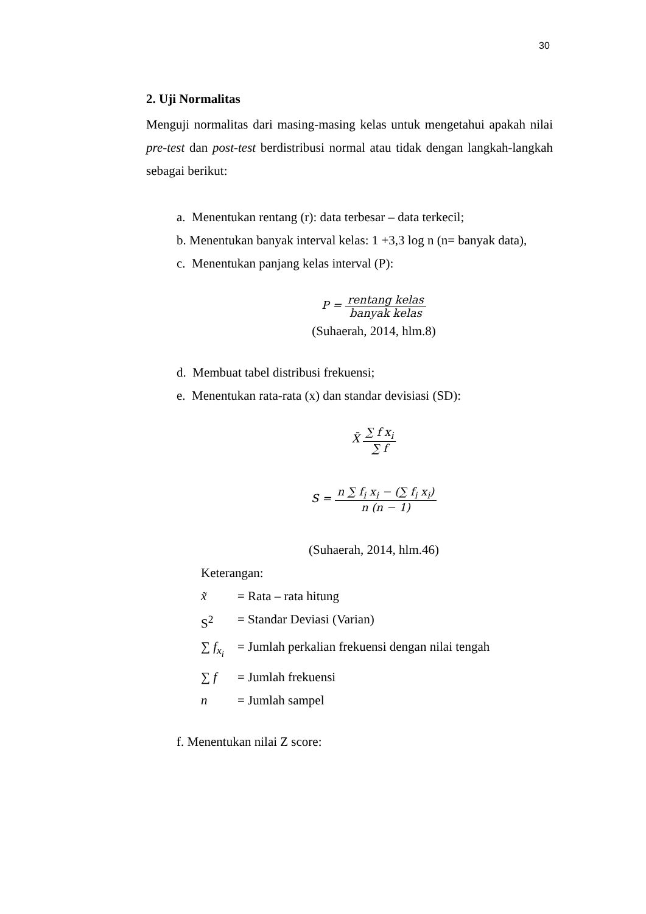30
2. Uji Normalitas
Menguji normalitas dari masing-masing kelas untuk mengetahui apakah nilai pre-test dan post-test berdistribusi normal atau tidak dengan langkah-langkah sebagai berikut:
a. Menentukan rentang (r): data terbesar – data terkecil;
b. Menentukan banyak interval kelas: 1 +3,3 log n (n= banyak data),
c. Menentukan panjang kelas interval (P):
P = rentang kelas banyak kelas
(Suhaerah, 2014, hlm.8)
d. Membuat tabel distribusi frekuensi;
e. Menentukan rata-rata (x) dan standar devisiasi (SD):
X̄ ∑ f x<sub>i</sub> ∑ f
S = n ∑ f<sub>i</sub> x<sub>i</sub> − (∑ f<sub>i</sub> x<sub>i</sub>) n (n − 1)
(Suhaerah, 2014, hlm.46)
Keterangan:
| x̃ | = Rata – rata hitung |
| S<sup>2</sup> | = Standar Deviasi (Varian) |
| ∑ f<sub>x<sub>i</sub></sub> | = Jumlah perkalian frekuensi dengan nilai tengah |
| ∑ f | = Jumlah frekuensi |
| n | = Jumlah sampel |
f. Menentukan nilai Z score: